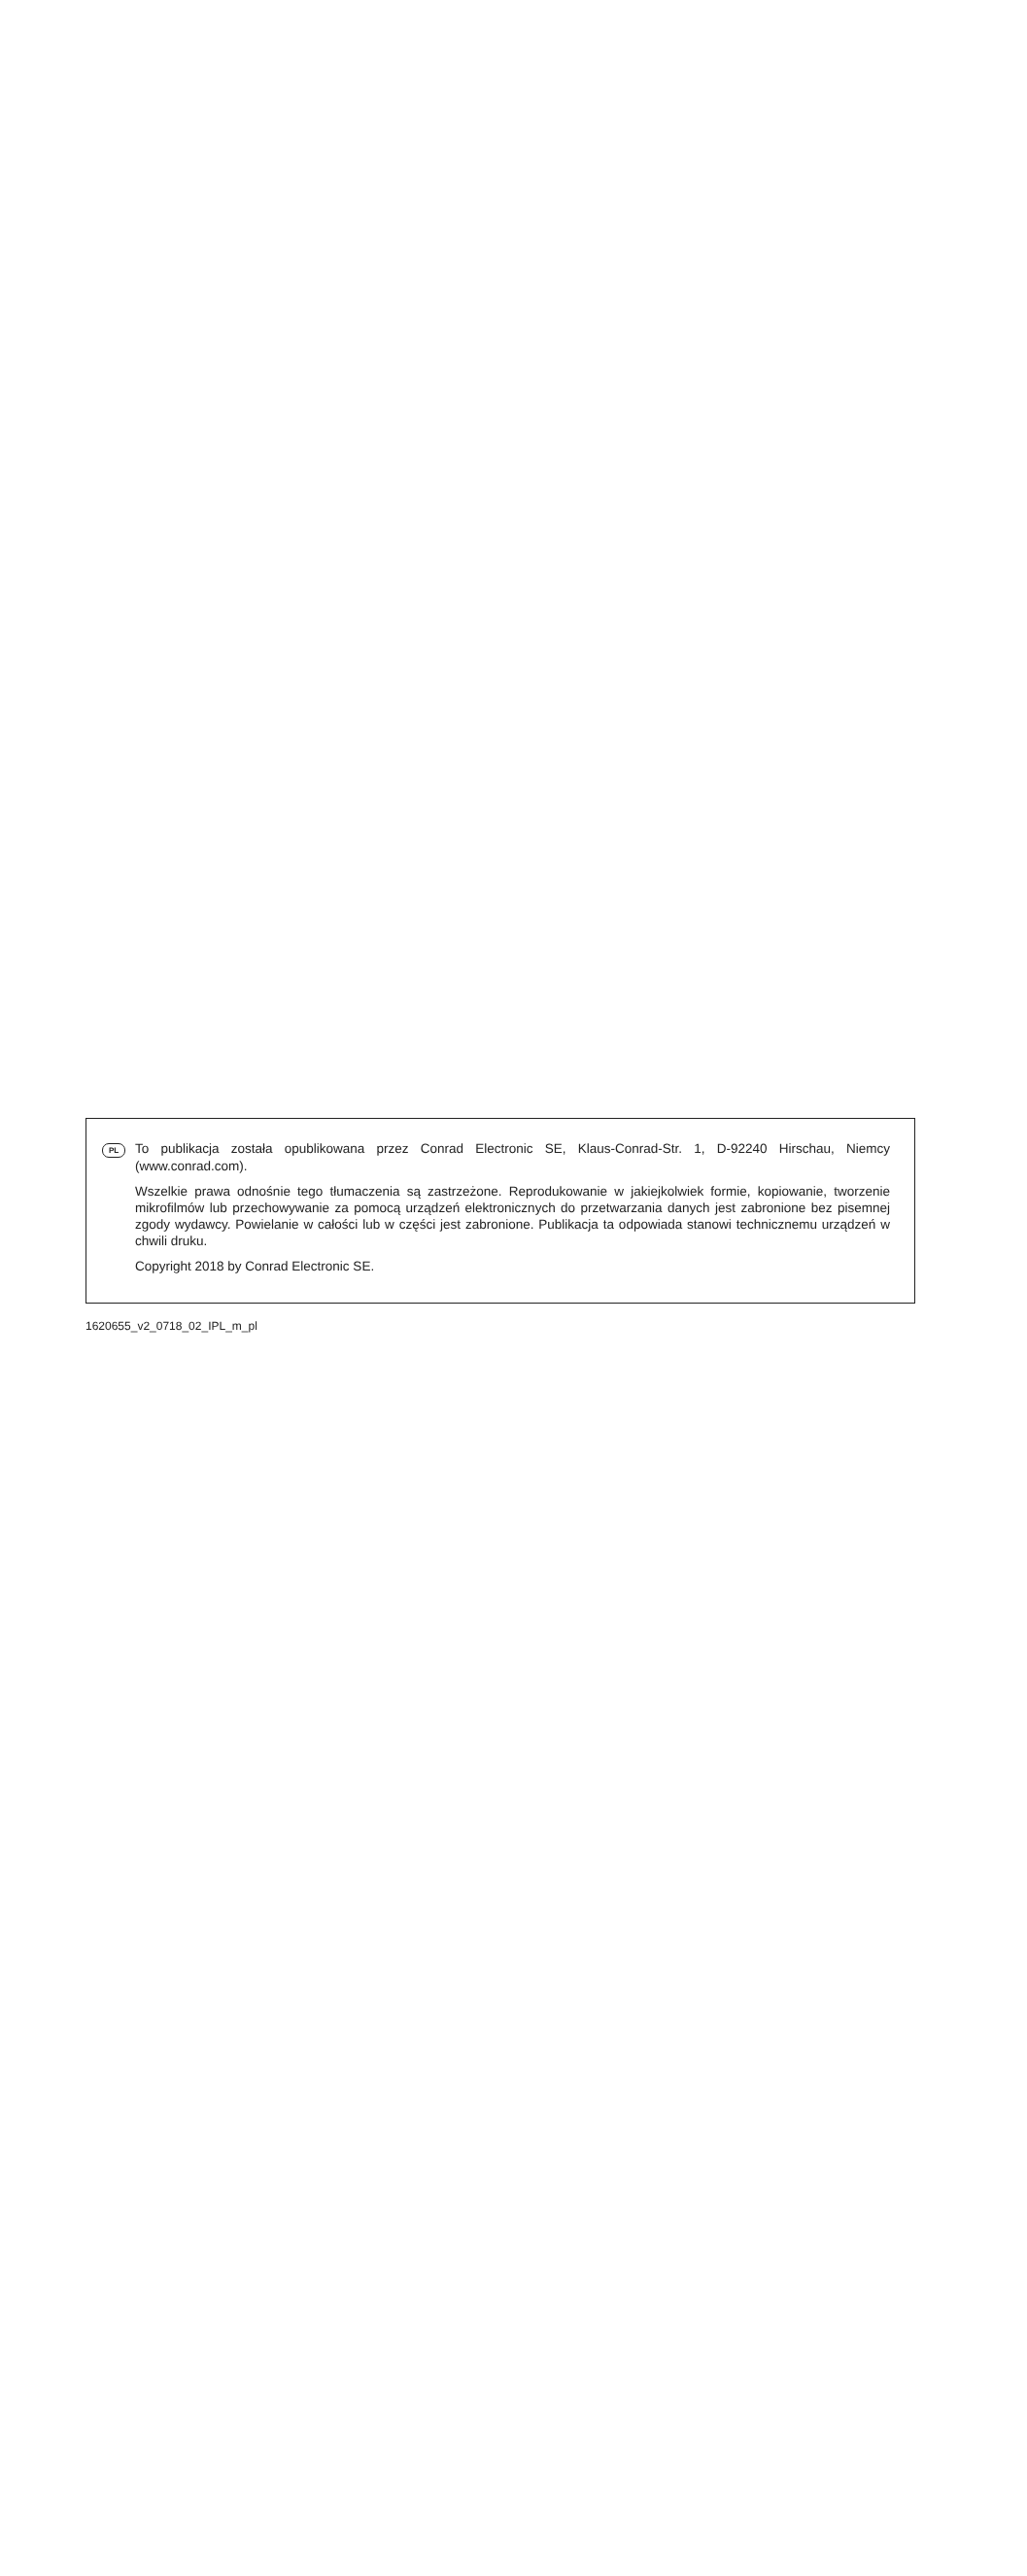PL To publikacja została opublikowana przez Conrad Electronic SE, Klaus-Conrad-Str. 1, D-92240 Hirschau, Niemcy (www.conrad.com).
Wszelkie prawa odnośnie tego tłumaczenia są zastrzeżone. Reprodukowanie w jakiejkolwiek formie, kopiowanie, tworzenie mikrofilmów lub przechowywanie za pomocą urządzeń elektronicznych do przetwarzania danych jest zabronione bez pisemnej zgody wydawcy. Powielanie w całości lub w części jest zabronione. Publikacja ta odpowiada stanowi technicznemu urządzeń w chwili druku.
Copyright 2018 by Conrad Electronic SE.
1620655_v2_0718_02_IPL_m_pl